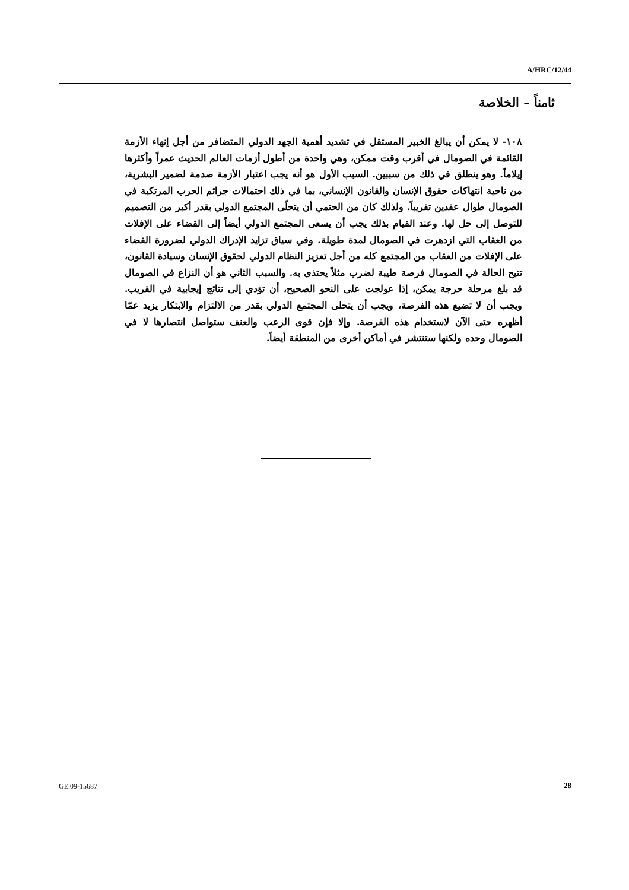A/HRC/12/44
ثامناً – الخلاصة
١٠٨- لا يمكن أن يبالغ الخبير المستقل في تشديد أهمية الجهد الدولي المتضافر من أجل إنهاء الأزمة القائمة في الصومال في أقرب وقت ممكن، وهي واحدة من أطول أزمات العالم الحديث عمراً وأكثرها إيلاماً. وهو ينطلق في ذلك من سببين. السبب الأول هو أنه يجب اعتبار الأزمة صدمة لضمير البشرية، من ناحية انتهاكات حقوق الإنسان والقانون الإنساني، بما في ذلك احتمالات جرائم الحرب المرتكبة في الصومال طوال عقدين تقريباً. ولذلك كان من الحتمي أن يتحلّى المجتمع الدولي بقدر أكبر من التصميم للتوصل إلى حل لها. وعند القيام بذلك يجب أن يسعى المجتمع الدولي أيضاً إلى القضاء على الإفلات من العقاب التي ازدهرت في الصومال لمدة طويلة. وفي سياق تزايد الإدراك الدولي لضرورة القضاء على الإفلات من العقاب من المجتمع كله من أجل تعزيز النظام الدولي لحقوق الإنسان وسيادة القانون، تتيح الحالة في الصومال فرصة طيبة لضرب مثلاً يحتذى به. والسبب الثاني هو أن النزاع في الصومال قد بلغ مرحلة حرجة يمكن، إذا عولجت على النحو الصحيح، أن تؤدي إلى نتائج إيجابية في القريب. ويجب أن لا تضيع هذه الفرصة، ويجب أن يتحلى المجتمع الدولي بقدر من الالتزام والابتكار يزيد عمّا أظهره حتى الآن لاستخدام هذه الفرصة. وإلا فإن قوى الرعب والعنف ستواصل انتصارها لا في الصومال وحده ولكنها ستنتشر في أماكن أخرى من المنطقة أيضاً.
GE.09-15687 28